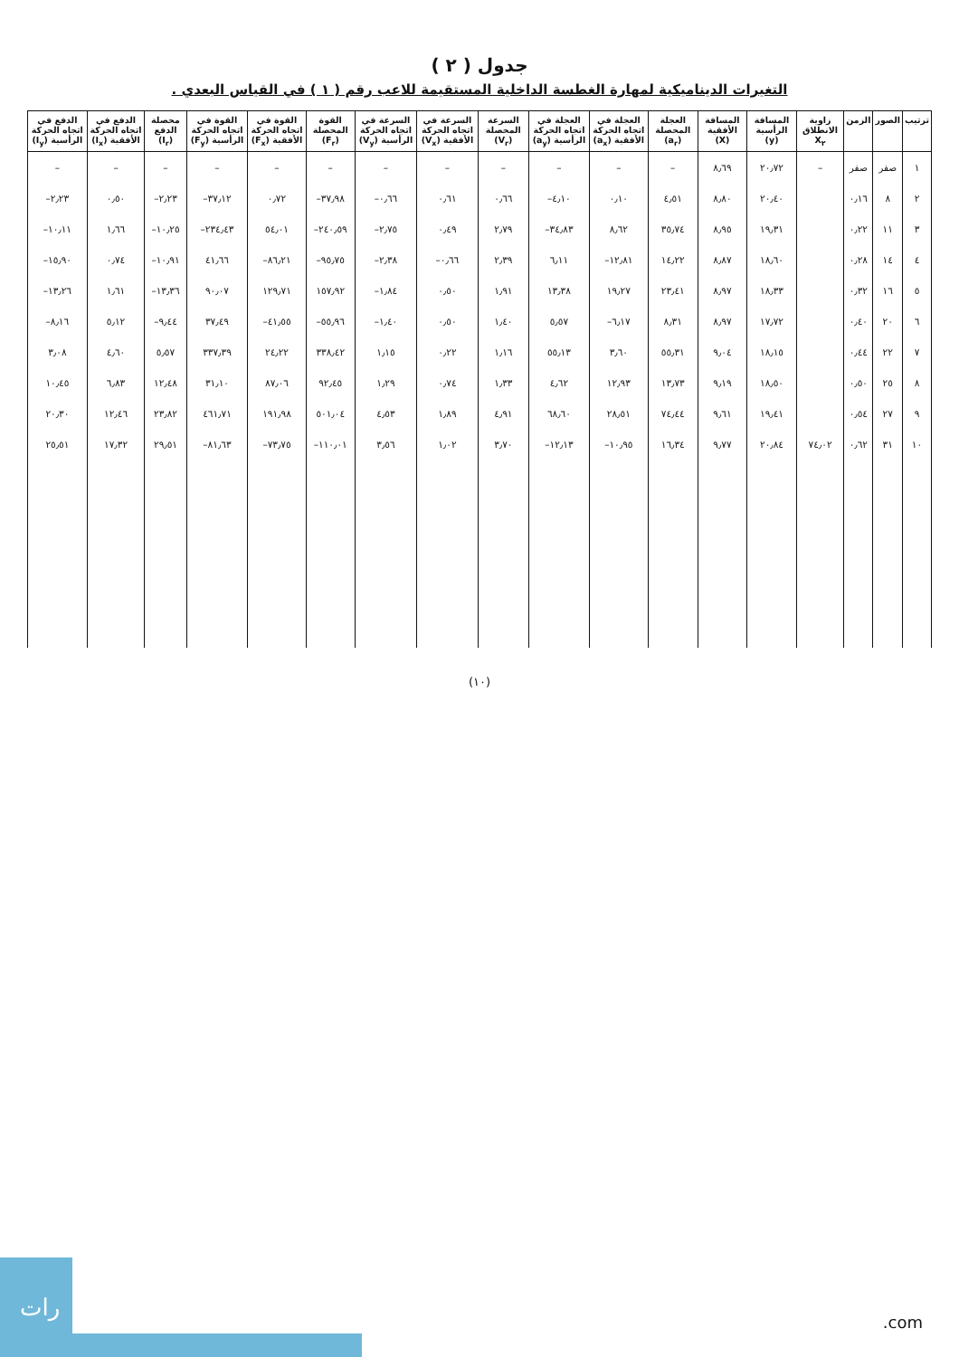جدول ( ٢ )
التغيرات الديناميكية لمهارة الغطسة الداخلية المستقيمة للاعب رقم ( ١ ) في القياس البعدي .
| ترتيب | الصور | الزمن | زاوية الانطلاق X<sub>٢</sub> | المسافة الرأسية (y) | المسافة الأفقية (X) | العجلة المحصلة (a<sub>r</sub>) | العجلة في اتجاه الحركة الأفقية (a<sub>x</sub>) | العجلة في اتجاه الحركة الرأسية (a<sub>y</sub>) | السرعة المحصلة (V<sub>r</sub>) | السرعة في اتجاه الحركة الأفقية (V<sub>x</sub>) | السرعة في اتجاه الحركة الرأسية (V<sub>y</sub>) | القوة المحصلة (F<sub>r</sub>) | القوة في اتجاه الحركة الأفقية (F<sub>x</sub>) | القوة في اتجاه الحركة الرأسية (F<sub>y</sub>) | محصلة الدفع (I<sub>r</sub>) | الدفع في اتجاه الحركة الأفقية (I<sub>x</sub>) | الدفع في اتجاه الحركة الرأسية (I<sub>y</sub>) |
| --- | --- | --- | --- | --- | --- | --- | --- | --- | --- | --- | --- | --- | --- | --- | --- | --- | --- |
| ١ | صفر | صفر | – | ٢٠٫٧٢ | ٨٫٦٩ | – | – | – | – | – | – | – | – | – | – | – | – |
| ٢ | ٨ | ٠٫١٦ | | ٢٠٫٤٠ | ٨٫٨٠ | ٤٫٥١ | ٠٫١٠ | ٤٫١٠– | ٠٫٦٦ | ٠٫٦١ | ٠٫٦٦– | ٣٧٫٩٨– | ٠٫٧٢ | ٣٧٫١٢– | ٢٫٢٣– | ٠٫٥٠ | ٢٫٢٣– |
| ٣ | ١١ | ٠٫٢٢ | | ١٩٫٣١ | ٨٫٩٥ | ٣٥٫٧٤ | ٨٫٦٢ | ٣٤٫٨٣– | ٢٫٧٩ | ٠٫٤٩ | ٢٫٧٥– | ٢٤٠٫٥٩– | ٥٤٫٠١ | ٢٣٤٫٤٣– | ١٠٫٢٥– | ١٫٦٦ | ١٠٫١١– |
| ٤ | ١٤ | ٠٫٢٨ | | ١٨٫٦٠ | ٨٫٨٧ | ١٤٫٢٢ | ١٢٫٨١– | ٦٫١١ | ٢٫٣٩ | ٠٫٦٦– | ٢٫٣٨– | ٩٥٫٧٥– | ٨٦٫٢١– | ٤١٫٦٦ | ١٠٫٩١– | ٠٫٧٤ | ١٥٫٩٠– |
| ٥ | ١٦ | ٠٫٣٢ | | ١٨٫٣٣ | ٨٫٩٧ | ٢٣٫٤١ | ١٩٫٢٧ | ١٣٫٣٨ | ١٫٩١ | ٠٫٥٠ | ١٫٨٤– | ١٥٧٫٩٢ | ١٢٩٫٧١ | ٩٠٫٠٧ | ١٣٫٣٦– | ١٫٦١ | ١٣٫٢٦– |
| ٦ | ٢٠ | ٠٫٤٠ | | ١٧٫٧٢ | ٨٫٩٧ | ٨٫٣١ | ٦٫١٧– | ٥٫٥٧ | ١٫٤٠ | ٠٫٥٠ | ١٫٤٠– | ٥٥٫٩٦– | ٤١٫٥٥– | ٣٧٫٤٩ | ٩٫٤٤– | ٥٫١٢ | ٨٫١٦– |
| ٧ | ٢٢ | ٠٫٤٤ | | ١٨٫١٥ | ٩٫٠٤ | ٥٥٫٣١ | ٣٫٦٠ | ٥٥٫١٣ | ١٫١٦ | ٠٫٢٢ | ١٫١٥ | ٣٣٨٫٤٢ | ٢٤٫٢٢ | ٣٣٧٫٣٩ | ٥٫٥٧ | ٤٫٦٠ | ٣٫٠٨ |
| ٨ | ٢٥ | ٠٫٥٠ | | ١٨٫٥٠ | ٩٫١٩ | ١٣٫٧٣ | ١٢٫٩٣ | ٤٫٦٢ | ١٫٣٣ | ٠٫٧٤ | ١٫٢٩ | ٩٢٫٤٥ | ٨٧٫٠٦ | ٣١٫١٠ | ١٢٫٤٨ | ٦٫٨٣ | ١٠٫٤٥ |
| ٩ | ٢٧ | ٠٫٥٤ | | ١٩٫٤١ | ٩٫٦١ | ٧٤٫٤٤ | ٢٨٫٥١ | ٦٨٫٦٠ | ٤٫٩١ | ١٫٨٩ | ٤٫٥٣ | ٥٠١٫٠٤ | ١٩١٫٩٨ | ٤٦١٫٧١ | ٢٣٫٨٢ | ١٢٫٤٦ | ٢٠٫٣٠ |
| ١٠ | ٣١ | ٠٫٦٢ | ٧٤٫٠٢ | ٢٠٫٨٤ | ٩٫٧٧ | ١٦٫٣٤ | ١٠٫٩٥– | ١٢٫١٣– | ٣٫٧٠ | ١٫٠٢ | ٣٫٥٦ | ١١٠٫٠١– | ٧٣٫٧٥– | ٨١٫٦٣– | ٢٩٫٥١ | ١٧٫٣٢ | ٢٥٫٥١ |
(١٠)
رات
.com